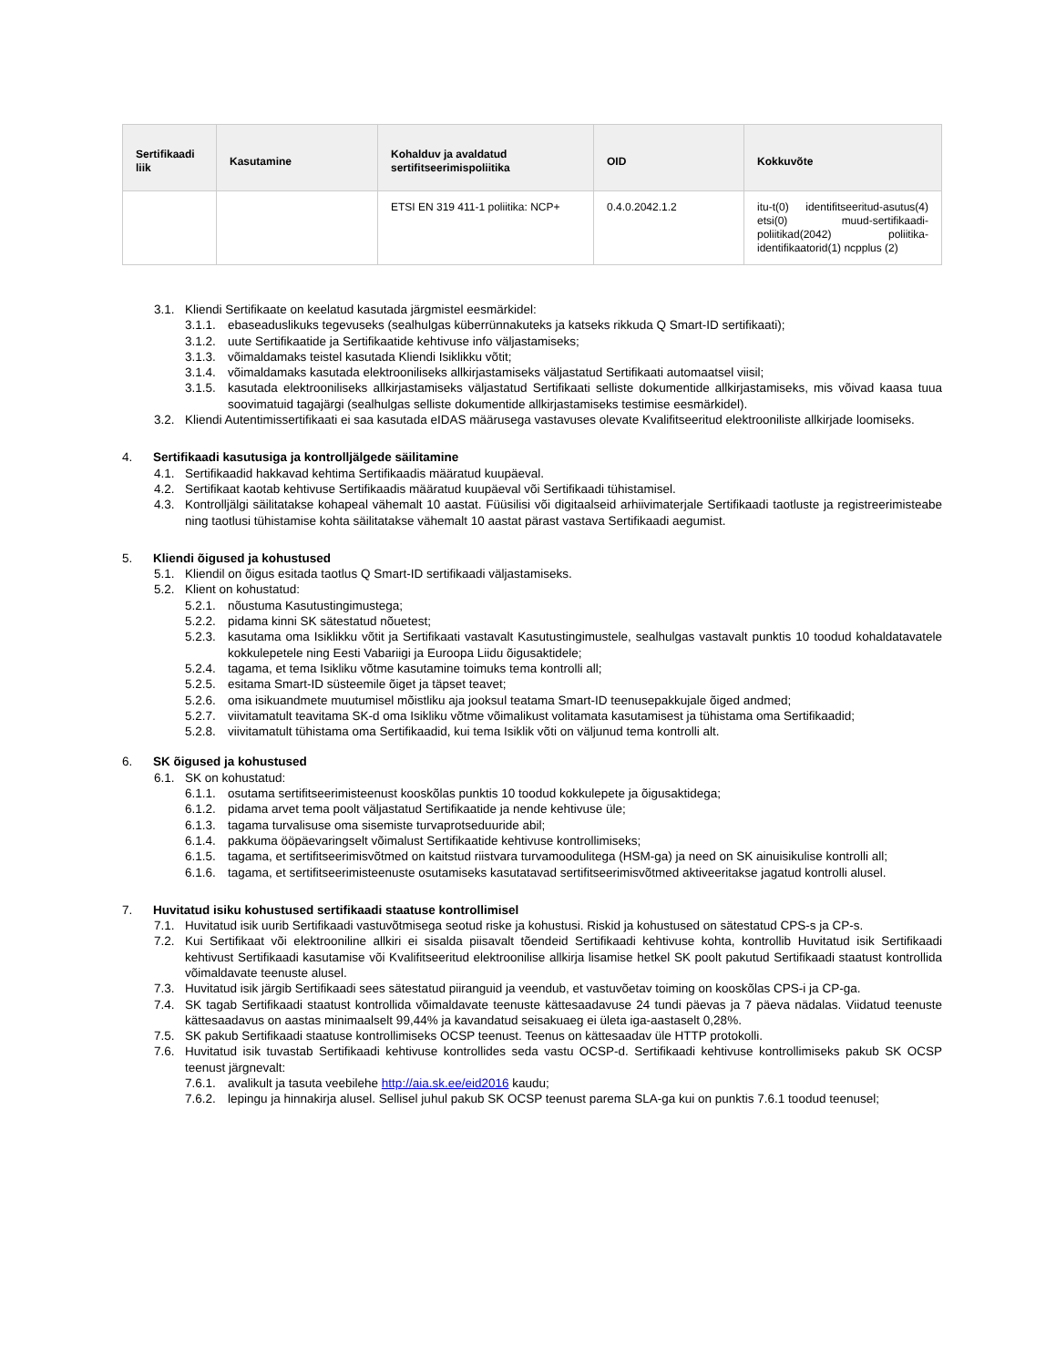| Sertifikaadi liik | Kasutamine | Kohalduv ja avaldatud sertifitseerimispoliitika | OID | Kokkuvõte |
| --- | --- | --- | --- | --- |
| | | ETSI EN 319 411-1 poliitika: NCP+ | 0.4.0.2042.1.2 | itu-t(0) identifitseeritud-asutus(4) etsi(0) muud-sertifikaadi-poliitikad(2042) poliitika-identifikaatorid(1) ncpplus (2) |
3.1. Kliendi Sertifikaate on keelatud kasutada järgmistel eesmärkidel:
3.1.1. ebaseaduslikuks tegevuseks (sealhulgas küberrünnakuteks ja katseks rikkuda Q Smart-ID sertifikaati);
3.1.2. uute Sertifikaatide ja Sertifikaatide kehtivuse info väljastamiseks;
3.1.3. võimaldamaks teistel kasutada Kliendi Isiklikku võtit;
3.1.4. võimaldamaks kasutada elektrooniliseks allkirjastamiseks väljastatud Sertifikaati automaatsel viisil;
3.1.5. kasutada elektrooniliseks allkirjastamiseks väljastatud Sertifikaati selliste dokumentide allkirjastamiseks, mis võivad kaasa tuua soovimatuid tagajärgi (sealhulgas selliste dokumentide allkirjastamiseks testimise eesmärkidel).
3.2. Kliendi Autentimissertifikaati ei saa kasutada eIDAS määrusega vastavuses olevate Kvalifitseeritud elektrooniliste allkirjade loomiseks.
4. Sertifikaadi kasutusiga ja kontrolljälgede säilitamine
4.1. Sertifikaadid hakkavad kehtima Sertifikaadis määratud kuupäeval.
4.2. Sertifikaat kaotab kehtivuse Sertifikaadis määratud kuupäeval või Sertifikaadi tühistamisel.
4.3. Kontrolljälgi säilitatakse kohapeal vähemalt 10 aastat. Füüsilisi või digitaalseid arhiivimaterjale Sertifikaadi taotluste ja registreerimisteabe ning taotlusi tühistamise kohta säilitatakse vähemalt 10 aastat pärast vastava Sertifikaadi aegumist.
5. Kliendi õigused ja kohustused
5.1. Kliendil on õigus esitada taotlus Q Smart-ID sertifikaadi väljastamiseks.
5.2. Klient on kohustatud:
5.2.1. nõustuma Kasutustingimustega;
5.2.2. pidama kinni SK sätestatud nõuetest;
5.2.3. kasutama oma Isiklikku võtit ja Sertifikaati vastavalt Kasutustingimustele, sealhulgas vastavalt punktis 10 toodud kohaldatavatele kokkulepetele ning Eesti Vabariigi ja Euroopa Liidu õigusaktidele;
5.2.4. tagama, et tema Isikliku võtme kasutamine toimuks tema kontrolli all;
5.2.5. esitama Smart-ID süsteemile õiget ja täpset teavet;
5.2.6. oma isikuandmete muutumisel mõistliku aja jooksul teatama Smart-ID teenusepakkujale õiged andmed;
5.2.7. viivitamatult teavitama SK-d oma Isikliku võtme võimalikust volitamata kasutamisest ja tühistama oma Sertifikaadid;
5.2.8. viivitamatult tühistama oma Sertifikaadid, kui tema Isiklik võti on väljunud tema kontrolli alt.
6. SK õigused ja kohustused
6.1. SK on kohustatud:
6.1.1. osutama sertifitseerimisteenust kooskõlas punktis 10 toodud kokkulepete ja õigusaktidega;
6.1.2. pidama arvet tema poolt väljastatud Sertifikaatide ja nende kehtivuse üle;
6.1.3. tagama turvalisuse oma sisemiste turvaprotseduuride abil;
6.1.4. pakkuma ööpäevaringselt võimalust Sertifikaatide kehtivuse kontrollimiseks;
6.1.5. tagama, et sertifitseerimisvõtmed on kaitstud riistvara turvamoodulitega (HSM-ga) ja need on SK ainuisikulise kontrolli all;
6.1.6. tagama, et sertifitseerimisteenuste osutamiseks kasutatavad sertifitseerimisvõtmed aktiveeritakse jagatud kontrolli alusel.
7. Huvitatud isiku kohustused sertifikaadi staatuse kontrollimisel
7.1. Huvitatud isik uurib Sertifikaadi vastuvõtmisega seotud riske ja kohustusi. Riskid ja kohustused on sätestatud CPS-s ja CP-s.
7.2. Kui Sertifikaat või elektrooniline allkiri ei sisalda piisavalt tõendeid Sertifikaadi kehtivuse kohta, kontrollib Huvitatud isik Sertifikaadi kehtivust Sertifikaadi kasutamise või Kvalifitseeritud elektroonilise allkirja lisamise hetkel SK poolt pakutud Sertifikaadi staatust kontrollida võimaldavate teenuste alusel.
7.3. Huvitatud isik järgib Sertifikaadi sees sätestatud piiranguid ja veendub, et vastuvõetav toiming on kooskõlas CPS-i ja CP-ga.
7.4. SK tagab Sertifikaadi staatust kontrollida võimaldavate teenuste kättesaadavuse 24 tundi päevas ja 7 päeva nädalas. Viidatud teenuste kättesaadavus on aastas minimaalselt 99,44% ja kavandatud seisakuaeg ei ületa iga-aastaselt 0,28%.
7.5. SK pakub Sertifikaadi staatuse kontrollimiseks OCSP teenust. Teenus on kättesaadav üle HTTP protokolli.
7.6. Huvitatud isik tuvastab Sertifikaadi kehtivuse kontrollides seda vastu OCSP-d. Sertifikaadi kehtivuse kontrollimiseks pakub SK OCSP teenust järgnevalt:
7.6.1. avalikult ja tasuta veebilehe http://aia.sk.ee/eid2016 kaudu;
7.6.2. lepingu ja hinnakirja alusel. Sellisel juhul pakub SK OCSP teenust parema SLA-ga kui on punktis 7.6.1 toodud teenusel;